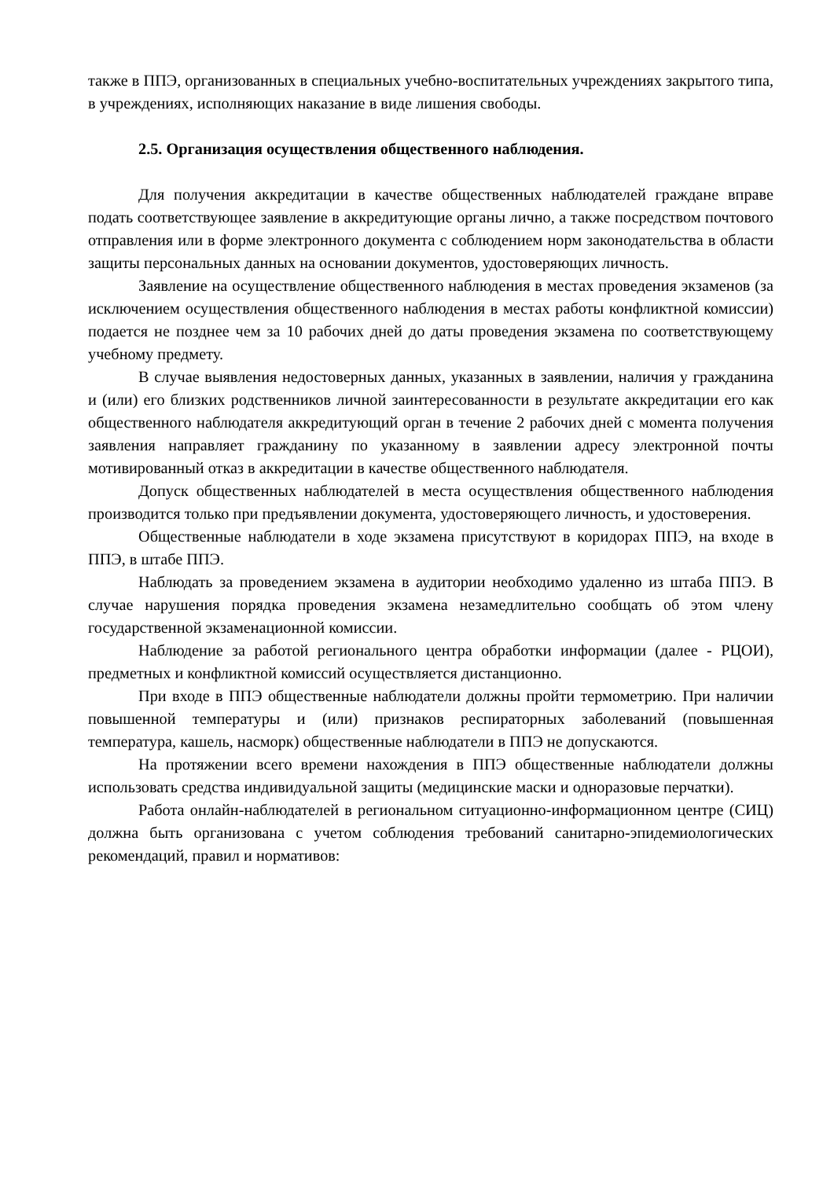также в ППЭ, организованных в специальных учебно-воспитательных учреждениях закрытого типа, в учреждениях, исполняющих наказание в виде лишения свободы.
2.5. Организация осуществления общественного наблюдения.
Для получения аккредитации в качестве общественных наблюдателей граждане вправе подать соответствующее заявление в аккредитующие органы лично, а также посредством почтового отправления или в форме электронного документа с соблюдением норм законодательства в области защиты персональных данных на основании документов, удостоверяющих личность.
Заявление на осуществление общественного наблюдения в местах проведения экзаменов (за исключением осуществления общественного наблюдения в местах работы конфликтной комиссии) подается не позднее чем за 10 рабочих дней до даты проведения экзамена по соответствующему учебному предмету.
В случае выявления недостоверных данных, указанных в заявлении, наличия у гражданина и (или) его близких родственников личной заинтересованности в результате аккредитации его как общественного наблюдателя аккредитующий орган в течение 2 рабочих дней с момента получения заявления направляет гражданину по указанному в заявлении адресу электронной почты мотивированный отказ в аккредитации в качестве общественного наблюдателя.
Допуск общественных наблюдателей в места осуществления общественного наблюдения производится только при предъявлении документа, удостоверяющего личность, и удостоверения.
Общественные наблюдатели в ходе экзамена присутствуют в коридорах ППЭ, на входе в ППЭ, в штабе ППЭ.
Наблюдать за проведением экзамена в аудитории необходимо удаленно из штаба ППЭ. В случае нарушения порядка проведения экзамена незамедлительно сообщать об этом члену государственной экзаменационной комиссии.
Наблюдение за работой регионального центра обработки информации (далее - РЦОИ), предметных и конфликтной комиссий осуществляется дистанционно.
При входе в ППЭ общественные наблюдатели должны пройти термометрию. При наличии повышенной температуры и (или) признаков респираторных заболеваний (повышенная температура, кашель, насморк) общественные наблюдатели в ППЭ не допускаются.
На протяжении всего времени нахождения в ППЭ общественные наблюдатели должны использовать средства индивидуальной защиты (медицинские маски и одноразовые перчатки).
Работа онлайн-наблюдателей в региональном ситуационно-информационном центре (СИЦ) должна быть организована с учетом соблюдения требований санитарно-эпидемиологических рекомендаций, правил и нормативов: